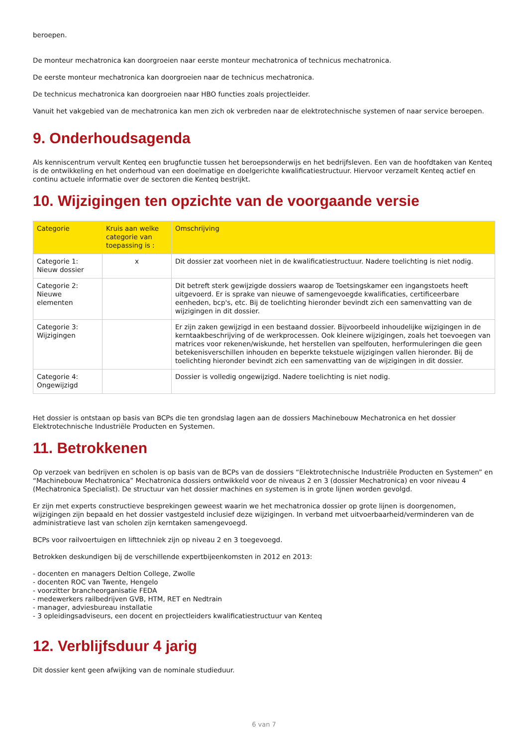beroepen.
De monteur mechatronica kan doorgroeien naar eerste monteur mechatronica of technicus mechatronica.
De eerste monteur mechatronica kan doorgroeien naar de technicus mechatronica.
De technicus mechatronica kan doorgroeien naar HBO functies zoals projectleider.
Vanuit het vakgebied van de mechatronica kan men zich ok verbreden naar de elektrotechnische systemen of naar service beroepen.
9. Onderhoudsagenda
Als kenniscentrum vervult Kenteq een brugfunctie tussen het beroepsonderwijs en het bedrijfsleven. Een van de hoofdtaken van Kenteq is de ontwikkeling en het onderhoud van een doelmatige en doelgerichte kwalificatiestructuur. Hiervoor verzamelt Kenteq actief en continu actuele informatie over de sectoren die Kenteq bestrijkt.
10. Wijzigingen ten opzichte van de voorgaande versie
| Categorie | Kruis aan welke categorie van toepassing is : | Omschrijving |
| --- | --- | --- |
| Categorie 1: Nieuw dossier | x | Dit dossier zat voorheen niet in de kwalificatiestructuur. Nadere toelichting is niet nodig. |
| Categorie 2: Nieuwe elementen | | Dit betreft sterk gewijzigde dossiers waarop de Toetsingskamer een ingangstoets heeft uitgevoerd. Er is sprake van nieuwe of samengevoegde kwalificaties, certificeerbare eenheden, bcp's, etc. Bij de toelichting hieronder bevindt zich een samenvatting van de wijzigingen in dit dossier. |
| Categorie 3: Wijzigingen | | Er zijn zaken gewijzigd in een bestaand dossier. Bijvoorbeeld inhoudelijke wijzigingen in de kerntaakbeschrijving of de werkprocessen. Ook kleinere wijzigingen, zoals het toevoegen van matrices voor rekenen/wiskunde, het herstellen van spelfouten, herformuleringen die geen betekenisverschillen inhouden en beperkte tekstuele wijzigingen vallen hieronder. Bij de toelichting hieronder bevindt zich een samenvatting van de wijzigingen in dit dossier. |
| Categorie 4: Ongewijzigd | | Dossier is volledig ongewijzigd. Nadere toelichting is niet nodig. |
Het dossier is ontstaan op basis van BCPs die ten grondslag lagen aan de dossiers Machinebouw Mechatronica en het dossier Elektrotechnische Industriële Producten en Systemen.
11. Betrokkenen
Op verzoek van bedrijven en scholen is op basis van de BCPs van de dossiers “Elektrotechnische Industriële Producten en Systemen” en “Machinebouw Mechatronica” Mechatronica dossiers ontwikkeld voor de niveaus 2 en 3 (dossier Mechatronica) en voor niveau 4 (Mechatronica Specialist). De structuur van het dossier machines en systemen is in grote lijnen worden gevolgd.
Er zijn met experts constructieve besprekingen geweest waarin we het mechatronica dossier op grote lijnen is doorgenomen, wijzigingen zijn bepaald en het dossier vastgesteld inclusief deze wijzigingen. In verband met uitvoerbaarheid/verminderen van de administratieve last van scholen zijn kerntaken samengevoegd.
BCPs voor railvoertuigen en lifttechniek zijn op niveau 2 en 3 toegevoegd.
Betrokken deskundigen bij de verschillende expertbijeenkomsten in 2012 en 2013:
- docenten en managers Deltion College, Zwolle
- docenten ROC van Twente, Hengelo
- voorzitter brancheorganisatie FEDA
- medewerkers railbedrijven GVB, HTM, RET en Nedtrain
- manager, adviesbureau installatie
- 3 opleidingsadviseurs, een docent en projectleiders kwalificatiestructuur van Kenteq
12. Verblijfsduur 4 jarig
Dit dossier kent geen afwijking van de nominale studieduur.
6 van 7